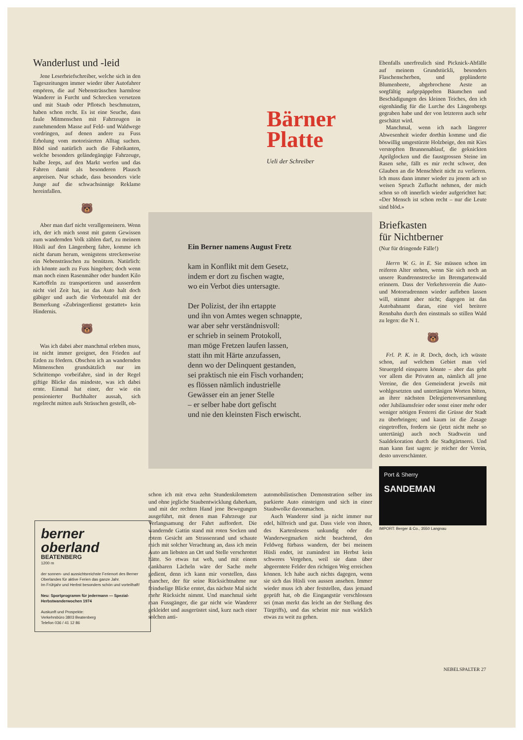Wanderlust und -leid
Jene Leserbriefschreiber, welche sich in den Tageszeitungen immer wieder über Autofahrer empören, die auf Nebensträsschen harmlose Wanderer in Furcht und Schrecken versetzen und mit Staub oder Pflotsch beschmutzen, haben schon recht. Es ist eine Seuche, dass faule Mitmenschen mit Fahrzeugen in zunehmendem Masse auf Feld- und Waldwege vordringen, auf denen andere zu Fuss Erholung vom motorisierten Alltag suchen. Blöd sind natürlich auch die Fabrikanten, welche besonders geländegängige Fahrzeuge, halbe Jeeps, auf den Markt werfen und das Fahren damit als besonderen Plausch anpreisen. Nur schade, dass besonders viele Junge auf die schwachsinnige Reklame hereinfallen.
🐻
Aber man darf nicht verallgemeinern. Wenn ich, der ich mich sonst mit gutem Gewissen zum wandernden Volk zählen darf, zu meinem Hüsli auf den Längenberg fahre, komme ich nicht darum herum, wenigstens streckenweise ein Nebensträsschen zu benützen. Natürlich: ich könnte auch zu Fuss hingehen; doch wenn man noch einen Rasenmäher oder hundert Kilo Kartoffeln zu transportieren und ausserdem nicht viel Zeit hat, ist das Auto halt doch gäbiger und auch die Verbotstafel mit der Bemerkung «Zubringerdienst gestattet» kein Hindernis.
🐻
Was ich dabei aber manchmal erleben muss, ist nicht immer geeignet, den Frieden auf Erden zu fördern. Obschon ich an wandernden Mitmenschen grundsätzlich nur im Schrittempo vorbeifahre, sind in der Regel giftige Blicke das mindeste, was ich dabei ernte. Einmal hat einer, der wie ein pensionierter Buchhalter aussah, sich regelrecht mitten aufs Strässchen gestellt, ob-
Bärner
Platte
Ueli der Schreiber
Ein Berner namens August Fretz
kam in Konflikt mit dem Gesetz,
indem er dort zu fischen wagte,
wo ein Verbot dies untersagte.
Der Polizist, der ihn ertappte
und ihn von Amtes wegen schnappte,
war aber sehr verständnisvoll:
er schrieb in seinem Protokoll,
man möge Fretzen laufen lassen,
statt ihn mit Härte anzufassen,
denn wo der Delinquent gestanden,
sei praktisch nie ein Fisch vorhanden;
es flössen nämlich industrielle
Gewässer ein an jener Stelle
– er selber habe dort gefischt
und nie den kleinsten Fisch erwischt.
schon ich mit etwa zehn Stundenkilometern und ohne jegliche Staubentwicklung daherkam, und mit der rechten Hand jene Bewegungen ausgeführt, mit denen man Fahrzeuge zur Verlangsamung der Fahrt auffordert. Die wandernde Gattin stand mit roten Socken und rotem Gesicht am Strassenrand und schaute mich mit solcher Verachtung an, dass ich mein Auto am liebsten an Ort und Stelle verschrottet hätte. So etwas tut weh, und mit einem dankbaren Lächeln wäre der Sache mehr gedient, denn ich kann mir vorstellen, dass mancher, der für seine Rücksichtnahme nur feindselige Blicke erntet, das nächste Mal nicht mehr Rücksicht nimmt. Und manchmal sieht man Fussgänger, die gar nicht wie Wanderer gekleidet und ausgerüstet sind, kurz nach einer solchen anti-
automobilistischen Demonstration selber ins parkierte Auto einsteigen und sich in einer Staubwolke davonmachen.
Auch Wanderer sind ja nicht immer nur edel, hilfreich und gut. Dass viele von ihnen, des Kartenlesens unkundig oder die Wanderwegmarken nicht beachtend, den Feldweg fürbass wandern, der bei meinem Hüsli endet, ist zumindest im Herbst kein schweres Vergehen, weil sie dann über abgeerntete Felder den richtigen Weg erreichen können. Ich habe auch nichts dagegen, wenn sie sich das Hüsli von aussen ansehen. Immer wieder muss ich aber feststellen, dass jemand geprüft hat, ob die Eingangstür verschlossen sei (man merkt das leicht an der Stellung des Türgriffs), und das scheint mir nun wirklich etwas zu weit zu gehen.
berner
oberland
BEATENBERG
1200 m
der sonnen- und aussichtsreichste Ferienort des Berner Oberlandes für aktive Ferien das ganze Jahr.
Im Frühjahr und Herbst besonders schön und vorteilhaft!
Neu: Sportprogramm für jedermann — Spezial-Herbstwanderwochen 1974
Auskunft und Prospekte:
Verkehrsbüro 3803 Beatenberg
Telefon 036 / 41 12 86
Ebenfalls unerfreulich sind Picknick-Abfälle auf meinem Grundstückli, besonders Flaschenscherben, und geplünderte Blumenbeete, abgebrochene Aeste an sorgfältig aufgepäppelten Bäumchen und Beschädigungen des kleinen Teiches, den ich eigenhändig für die Lurche des Längenbergs gegraben habe und der von letzteren auch sehr geschätzt wird.
Manchmal, wenn ich nach längerer Abwesenheit wieder dorthin komme und die böswillig umgestürzte Holzbeige, den mit Kies verstopften Brunnenablauf, die geknickten Aprilglocken und die faustgrossen Steine im Rasen sehe, fällt es mir recht schwer, den Glauben an die Menschheit nicht zu verlieren. Ich muss dann immer wieder zu jenem ach so weisen Spruch Zuflucht nehmen, der mich schon so oft innerlich wieder aufgerichtet hat: «Der Mensch ist schon recht – nur die Leute sind blöd.»
Briefkasten
für Nichtberner
(Nur für dringende Fälle!)
Herrn W. G. in E. Sie müssen schon im reiferen Alter stehen, wenn Sie sich noch an unsere Rundrennstrecke im Bremgartenwald erinnern. Dass der Verkehrsverein die Auto- und Motorradrennen wieder aufleben lassen will, stimmt aber nicht; dagegen ist das Autobahnamt daran, eine viel breitere Rennbahn durch den einstmals so stillen Wald zu legen: die N 1.
🐻
Frl. P. K. in R. Doch, doch, ich wüsste schon, auf welchem Gebiet man viel Steuergeld einsparen könnte – aber das geht vor allem die Privaten an, nämlich all jene Vereine, die den Gemeinderat jeweils mit wohlgesetzten und untertänigen Worten bitten, an ihrer nächsten Delegiertenversammlung oder Jubiläumsfeier oder sonst einer mehr oder weniger nötigen Festerei die Grüsse der Stadt zu überbringen; und kaum ist die Zusage eingetroffen, fordern sie (jetzt nicht mehr so untertänig) auch noch Stadtwein und Saaldekoration durch die Stadtgärtnerei. Und man kann fast sagen: je reicher der Verein, desto unverschämter.
Port & Sherry
SANDEMAN
IMPORT: Berger & Co., 3550 Langnau
NEBELSPALTER 27